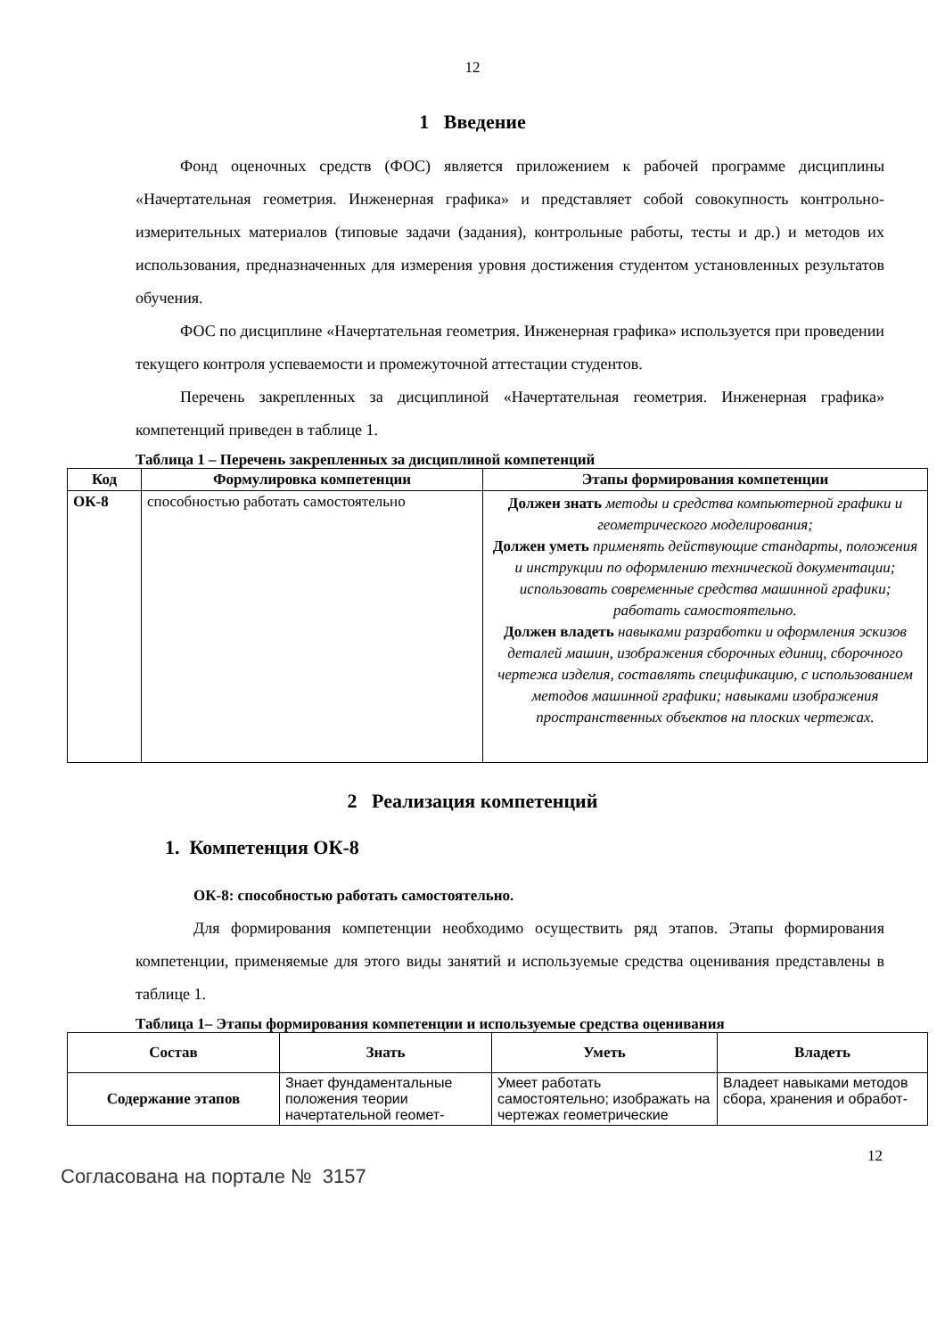12
1 Введение
Фонд оценочных средств (ФОС) является приложением к рабочей программе дисциплины «Начертательная геометрия. Инженерная графика» и представляет собой совокупность контрольно-измерительных материалов (типовые задачи (задания), контрольные работы, тесты и др.) и методов их использования, предназначенных для измерения уровня достижения студентом установленных результатов обучения.
ФОС по дисциплине «Начертательная геометрия. Инженерная графика» используется при проведении текущего контроля успеваемости и промежуточной аттестации студентов.
Перечень закрепленных за дисциплиной «Начертательная геометрия. Инженерная графика» компетенций приведен в таблице 1.
Таблица 1 – Перечень закрепленных за дисциплиной компетенций
| Код | Формулировка компетенции | Этапы формирования компетенции |
| --- | --- | --- |
| ОК-8 | способностью работать самостоятельно | Должен знать методы и средства компьютерной графики и геометрического моделирования; Должен уметь применять действующие стандарты, положения и инструкции по оформлению технической документации; использовать современные средства машинной графики; работать самостоятельно. Должен владеть навыками разработки и оформления эскизов деталей машин, изображения сборочных единиц, сборочного чертежа изделия, составлять спецификацию, с использованием методов машинной графики; навыками изображения пространственных объектов на плоских чертежах. |
2 Реализация компетенций
1. Компетенция ОК-8
ОК-8: способностью работать самостоятельно.
Для формирования компетенции необходимо осуществить ряд этапов. Этапы формирования компетенции, применяемые для этого виды занятий и используемые средства оценивания представлены в таблице 1.
Таблица 1– Этапы формирования компетенции и используемые средства оценивания
| Состав | Знать | Уметь | Владеть |
| --- | --- | --- | --- |
| Содержание этапов | Знает фундаментальные положения теории начертательной геомет- | Умеет работать самостоятельно; изображать на чертежах геометрические | Владеет навыками методов сбора, хранения и обработ- |
12
Согласована на портале № 3157